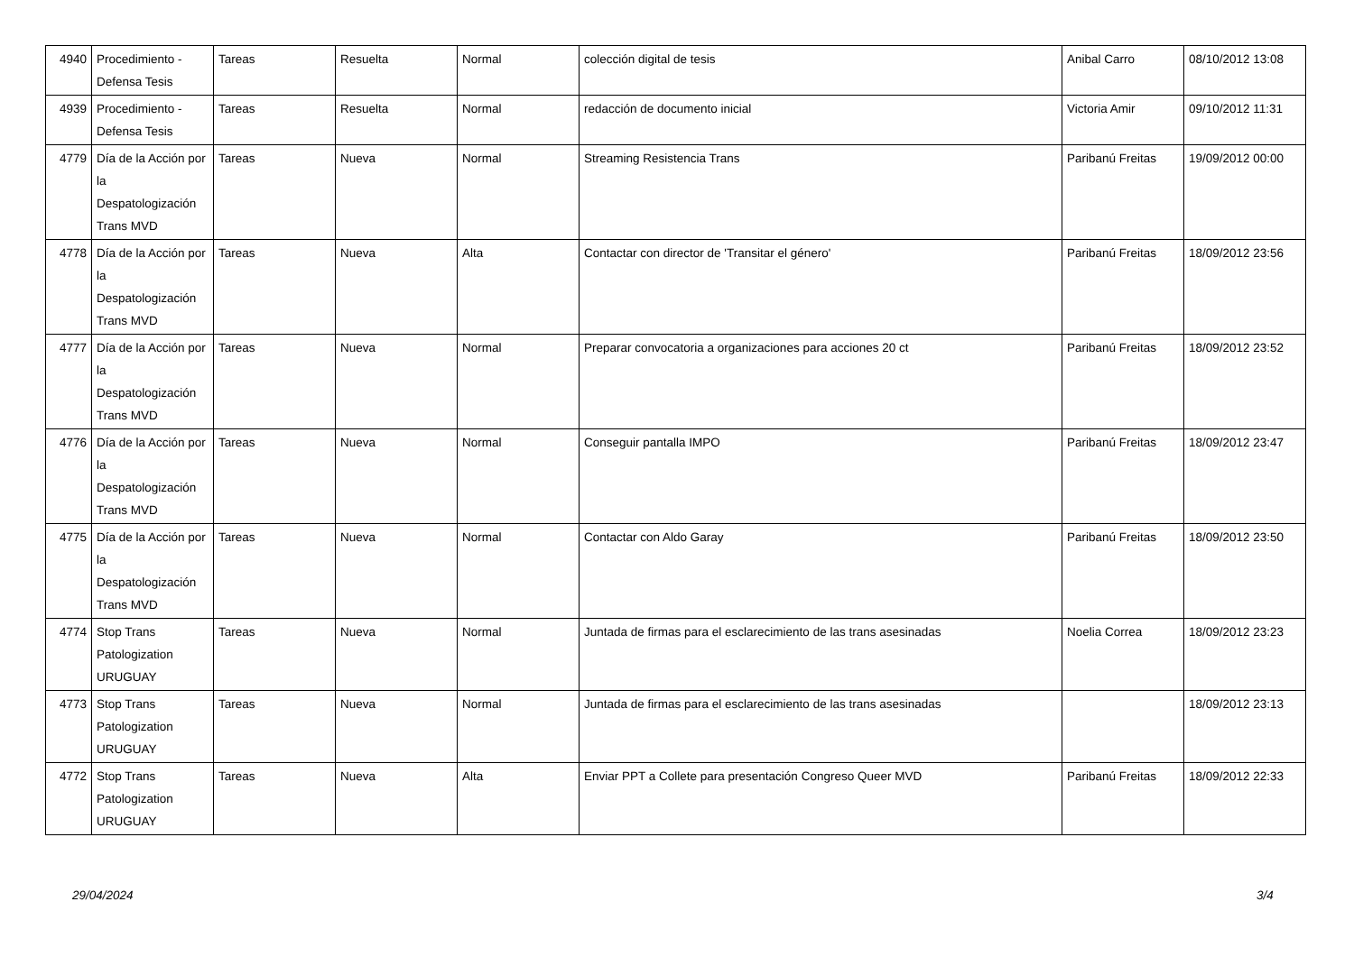| 4940 | Procedimiento - Defensa Tesis | Tareas | Resuelta | Normal | colección digital de tesis | Anibal Carro | 08/10/2012 13:08 |
| 4939 | Procedimiento - Defensa Tesis | Tareas | Resuelta | Normal | redacción de documento inicial | Victoria Amir | 09/10/2012 11:31 |
| 4779 | Día de la Acción por la Despatologización Trans MVD | Tareas | Nueva | Normal | Streaming Resistencia Trans | Paribanú Freitas | 19/09/2012 00:00 |
| 4778 | Día de la Acción por la Despatologización Trans MVD | Tareas | Nueva | Alta | Contactar con director de 'Transitar el género' | Paribanú Freitas | 18/09/2012 23:56 |
| 4777 | Día de la Acción por la Despatologización Trans MVD | Tareas | Nueva | Normal | Preparar convocatoria a organizaciones para acciones 20 ct | Paribanú Freitas | 18/09/2012 23:52 |
| 4776 | Día de la Acción por la Despatologización Trans MVD | Tareas | Nueva | Normal | Conseguir pantalla IMPO | Paribanú Freitas | 18/09/2012 23:47 |
| 4775 | Día de la Acción por la Despatologización Trans MVD | Tareas | Nueva | Normal | Contactar con Aldo Garay | Paribanú Freitas | 18/09/2012 23:50 |
| 4774 | Stop Trans Patologization URUGUAY | Tareas | Nueva | Normal | Juntada de firmas para el esclarecimiento de las trans asesinadas | Noelia Correa | 18/09/2012 23:23 |
| 4773 | Stop Trans Patologization URUGUAY | Tareas | Nueva | Normal | Juntada de firmas para el esclarecimiento de las trans asesinadas | | 18/09/2012 23:13 |
| 4772 | Stop Trans Patologization URUGUAY | Tareas | Nueva | Alta | Enviar PPT a Collete para presentación Congreso Queer MVD | Paribanú Freitas | 18/09/2012 22:33 |
29/04/2024 3/4